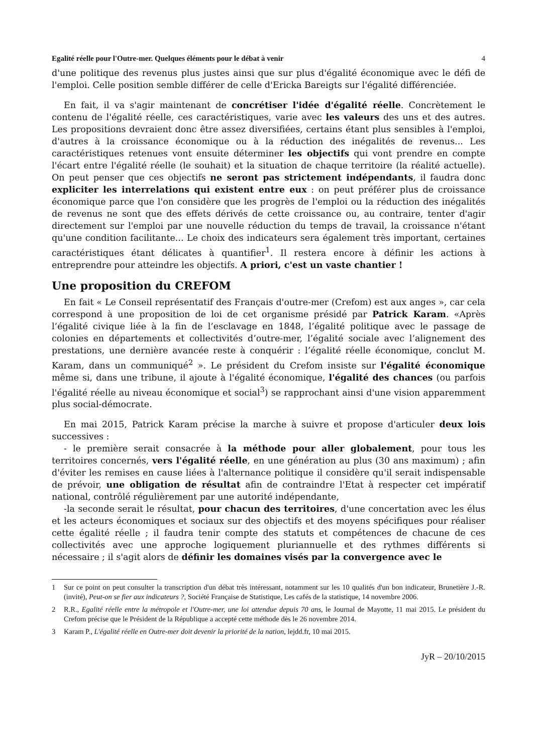Egalité réelle pour l'Outre-mer. Quelques éléments pour le débat à venir 4
d'une politique des revenus plus justes ainsi que sur plus d'égalité économique avec le défi de l'emploi. Celle position semble différer de celle d'Ericka Bareigts sur l'égalité différenciée.
En fait, il va s'agir maintenant de concrétiser l'idée d'égalité réelle. Concrètement le contenu de l'égalité réelle, ces caractéristiques, varie avec les valeurs des uns et des autres. Les propositions devraient donc être assez diversifiées, certains étant plus sensibles à l'emploi, d'autres à la croissance économique ou à la réduction des inégalités de revenus... Les caractéristiques retenues vont ensuite déterminer les objectifs qui vont prendre en compte l'écart entre l'égalité réelle (le souhait) et la situation de chaque territoire (la réalité actuelle). On peut penser que ces objectifs ne seront pas strictement indépendants, il faudra donc expliciter les interrelations qui existent entre eux : on peut préférer plus de croissance économique parce que l'on considère que les progrès de l'emploi ou la réduction des inégalités de revenus ne sont que des effets dérivés de cette croissance ou, au contraire, tenter d'agir directement sur l'emploi par une nouvelle réduction du temps de travail, la croissance n'étant qu'une condition facilitante... Le choix des indicateurs sera également très important, certaines caractéristiques étant délicates à quantifier<sup>1</sup>. Il restera encore à définir les actions à entreprendre pour atteindre les objectifs. A priori, c'est un vaste chantier !
Une proposition du CREFOM
En fait « Le Conseil représentatif des Français d'outre-mer (Crefom) est aux anges », car cela correspond à une proposition de loi de cet organisme présidé par Patrick Karam. «Après l’égalité civique liée à la fin de l’esclavage en 1848, l’égalité politique avec le passage de colonies en départements et collectivités d’outre-mer, l’égalité sociale avec l’alignement des prestations, une dernière avancée reste à conquérir : l’égalité réelle économique, conclut M. Karam, dans un communiqué<sup>2</sup> ». Le président du Crefom insiste sur l'égalité économique même si, dans une tribune, il ajoute à l'égalité économique, l'égalité des chances (ou parfois l'égalité réelle au niveau économique et social<sup>3</sup>) se rapprochant ainsi d'une vision apparemment plus social-démocrate.
En mai 2015, Patrick Karam précise la marche à suivre et propose d'articuler deux lois successives :
- le première serait consacrée à la méthode pour aller globalement, pour tous les territoires concernés, vers l'égalité réelle, en une génération au plus (30 ans maximum) ; afin d'éviter les remises en cause liées à l'alternance politique il considère qu'il serait indispensable de prévoir, une obligation de résultat afin de contraindre l'Etat à respecter cet impératif national, contrôlé régulièrement par une autorité indépendante,
-la seconde serait le résultat, pour chacun des territoires, d'une concertation avec les élus et les acteurs économiques et sociaux sur des objectifs et des moyens spécifiques pour réaliser cette égalité réelle ; il faudra tenir compte des statuts et compétences de chacune de ces collectivités avec une approche logiquement pluriannuelle et des rythmes différents si nécessaire ; il s'agit alors de définir les domaines visés par la convergence avec le
1 Sur ce point on peut consulter la transcription d'un débat très intéressant, notamment sur les 10 qualités d'un bon indicateur, Brunetière J.-R. (invité), Peut-on se fier aux indicateurs ?, Société Française de Statistique, Les cafés de la statistique, 14 novembre 2006.
2 R.R., Egalité réelle entre la métropole et l'Outre-mer, une loi attendue depuis 70 ans, le Journal de Mayotte, 11 mai 2015. Le président du Crefom précise que le Président de la République a accepté cette méthode dès le 26 novembre 2014.
3 Karam P., L'égalité réelle en Outre-mer doit devenir la priorité de la nation, lejdd.fr, 10 mai 2015.
JyR – 20/10/2015